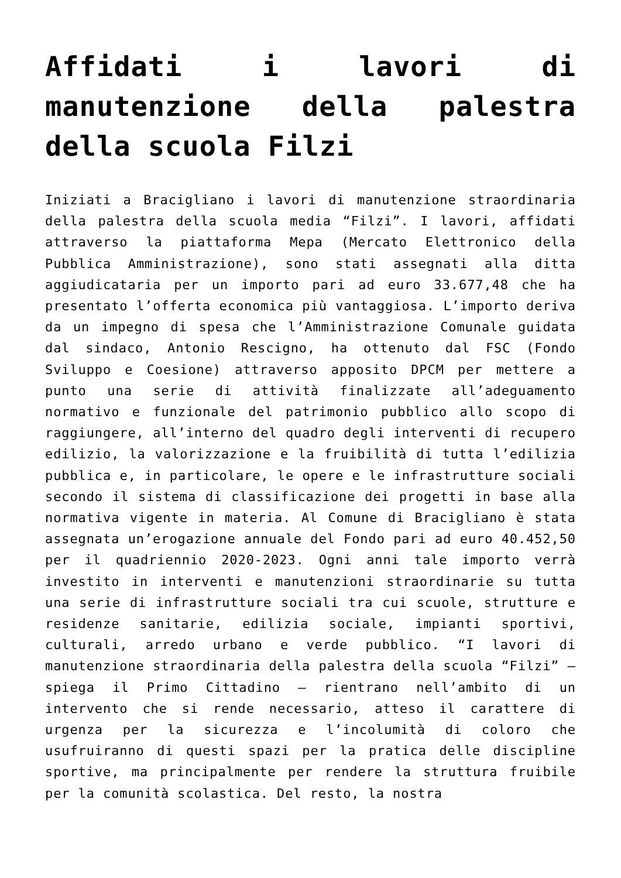Affidati i lavori di manutenzione della palestra della scuola Filzi
Iniziati a Bracigliano i lavori di manutenzione straordinaria della palestra della scuola media “Filzi”. I lavori, affidati attraverso la piattaforma Mepa (Mercato Elettronico della Pubblica Amministrazione), sono stati assegnati alla ditta aggiudicataria per un importo pari ad euro 33.677,48 che ha presentato l’offerta economica più vantaggiosa. L’importo deriva da un impegno di spesa che l’Amministrazione Comunale guidata dal sindaco, Antonio Rescigno, ha ottenuto dal FSC (Fondo Sviluppo e Coesione) attraverso apposito DPCM per mettere a punto una serie di attività finalizzate all’adeguamento normativo e funzionale del patrimonio pubblico allo scopo di raggiungere, all’interno del quadro degli interventi di recupero edilizio, la valorizzazione e la fruibilità di tutta l’edilizia pubblica e, in particolare, le opere e le infrastrutture sociali secondo il sistema di classificazione dei progetti in base alla normativa vigente in materia. Al Comune di Bracigliano è stata assegnata un’erogazione annuale del Fondo pari ad euro 40.452,50 per il quadriennio 2020-2023. Ogni anni tale importo verrà investito in interventi e manutenzioni straordinarie su tutta una serie di infrastrutture sociali tra cui scuole, strutture e residenze sanitarie, edilizia sociale, impianti sportivi, culturali, arredo urbano e verde pubblico. “I lavori di manutenzione straordinaria della palestra della scuola “Filzi” – spiega il Primo Cittadino – rientrano nell’ambito di un intervento che si rende necessario, atteso il carattere di urgenza per la sicurezza e l’incolumità di coloro che usufruiranno di questi spazi per la pratica delle discipline sportive, ma principalmente per rendere la struttura fruibile per la comunità scolastica. Del resto, la nostra